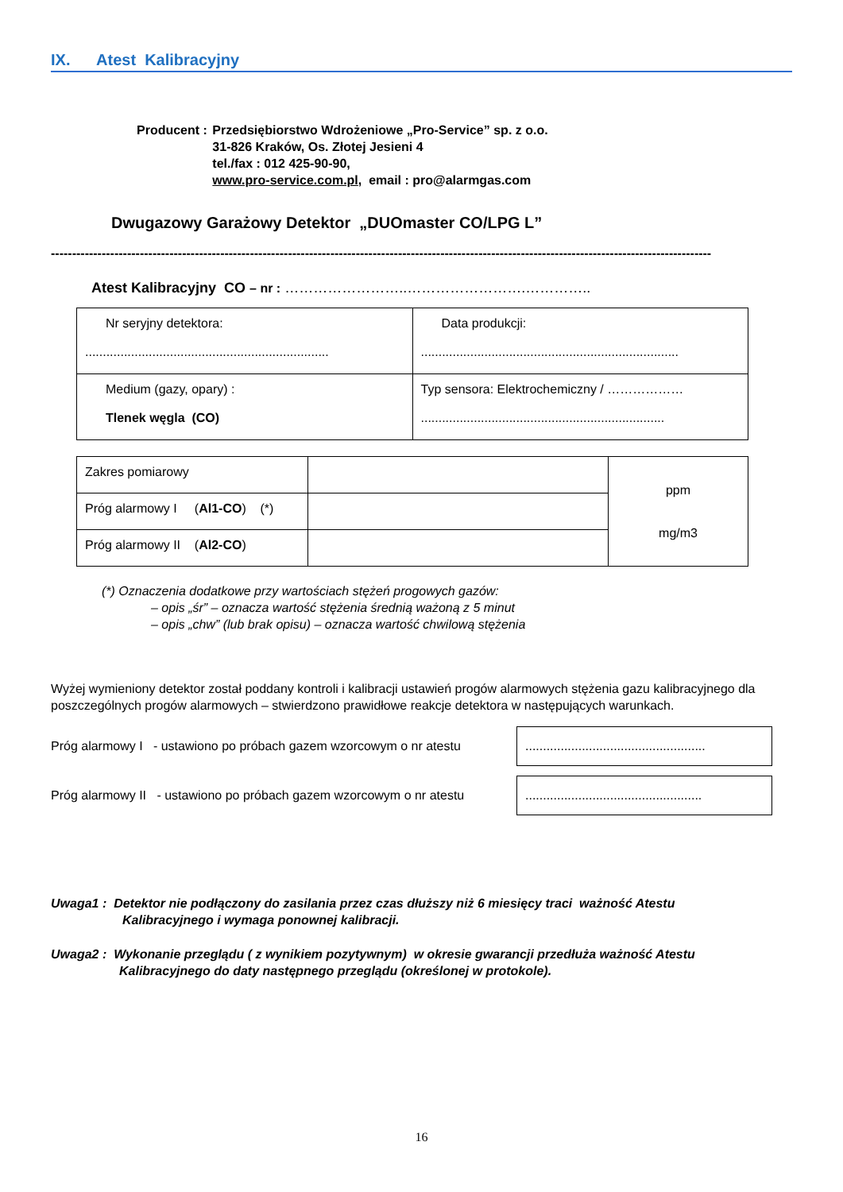IX. Atest Kalibracyjny
| Producent : | Przedsiębiorstwo Wdrożeniowe „Pro-Service” sp. z o.o. 31-826 Kraków, Os. Złotej Jesieni 4 tel./fax : 012 425-90-90, www.pro-service.com.pl , email : pro@alarmgas.com |
Dwugazowy Garażowy Detektor „DUOmaster CO/LPG L”
------------------------------------------------------------------------------------------------------------------------------------------------------------
Atest Kalibracyjny CO – nr : ……………………..…………………….…………..
| Nr seryjny detektora: ..................................................................... | Data produkcji: ......................................................................... |
| Medium (gazy, opary) : Tlenek węgla (CO) | Typ sensora: Elektrochemiczny / ……………… ..................................................................... |
| Zakres pomiarowy | | ppm mg/m3 |
| Próg alarmowy I ( Al1-CO ) (*) | | |
| Próg alarmowy II ( Al2-CO ) | | |
(*) Oznaczenia dodatkowe przy wartościach stężeń progowych gazów:
– opis „śr” – oznacza wartość stężenia średnią ważoną z 5 minut
– opis „chw” (lub brak opisu) – oznacza wartość chwilową stężenia
Wyżej wymieniony detektor został poddany kontroli i kalibracji ustawień progów alarmowych stężenia gazu kalibracyjnego dla poszczególnych progów alarmowych – stwierdzono prawidłowe reakcje detektora w następujących warunkach.
Próg alarmowy I - ustawiono po próbach gazem wzorcowym o nr atestu...................................................
Próg alarmowy II - ustawiono po próbach gazem wzorcowym o nr atestu..................................................
Uwaga1 : Detektor nie podłączony do zasilania przez czas dłuższy niż 6 miesięcy traci ważność Atestu
Kalibracyjnego i wymaga ponownej kalibracji.
Uwaga2 : Wykonanie przeglądu ( z wynikiem pozytywnym) w okresie gwarancji przedłuża ważność Atestu
Kalibracyjnego do daty następnego przeglądu (określonej w protokole).
16